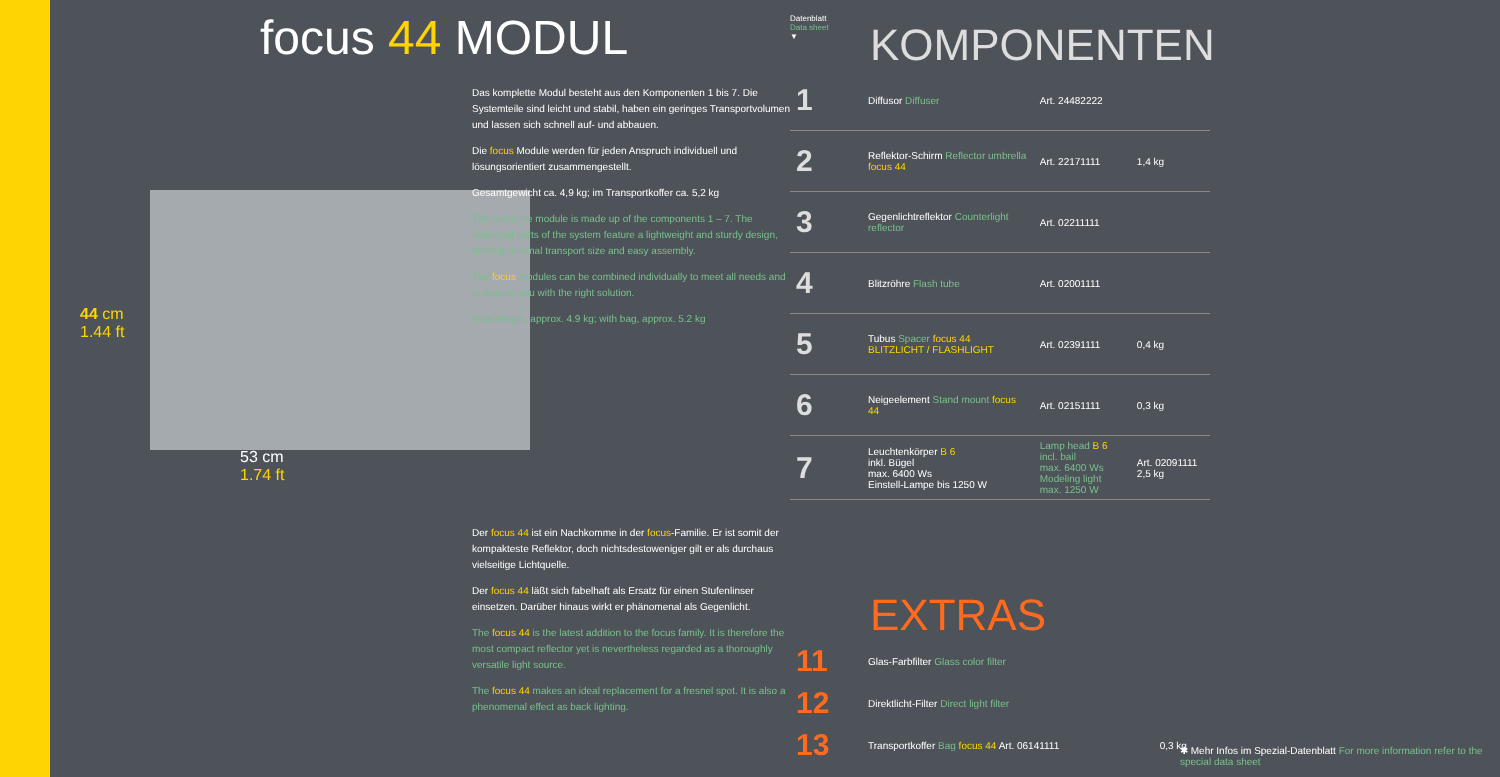focus 44 MODUL
44 cm
1.44 ft
53 cm
1.74 ft
Das komplette Modul besteht aus den Komponenten 1 bis 7. Die Systemteile sind leicht und stabil, haben ein geringes Transportvolumen und lassen sich schnell auf- und abbauen.
Die focus Module werden für jeden Anspruch individuell und lösungsorientiert zusammengestellt.
Gesamtgewicht ca. 4,9 kg; im Transportkoffer ca. 5,2 kg
The complete module is made up of the components 1 – 7. The individual parts of the system feature a lightweight and sturdy design, offering minimal transport size and easy assembly.
The focus modules can be combined individually to meet all needs and to provide you with the right solution.
Total weight, approx. 4.9 kg; with bag, approx. 5.2 kg
Der focus 44 ist ein Nachkomme in der focus-Familie. Er ist somit der kompakteste Reflektor, doch nichtsdestoweniger gilt er als durchaus vielseitige Lichtquelle.
Der focus 44 läßt sich fabelhaft als Ersatz für einen Stufenlinser einsetzen. Darüber hinaus wirkt er phänomenal als Gegenlicht.
The focus 44 is the latest addition to the focus family. It is therefore the most compact reflector yet is nevertheless regarded as a thoroughly versatile light source.
The focus 44 makes an ideal replacement for a fresnel spot. It is also a phenomenal effect as back lighting.
Datenblatt
Data sheet
▼
KOMPONENTEN
| 1 | Diffusor Diffuser | Art. 24482222 | |
| 2 | Reflektor-Schirm Reflector umbrella focus 44 | Art. 22171111 | 1,4 kg |
| 3 | Gegenlichtreflektor Counterlight reflector | Art. 02211111 | |
| 4 | Blitzröhre Flash tube | Art. 02001111 | |
| 5 | Tubus Spacer focus 44 BLITZLICHT / FLASHLIGHT | Art. 02391111 | 0,4 kg |
| 6 | Neigeelement Stand mount focus 44 | Art. 02151111 | 0,3 kg |
| 7 | Leuchtenkörper B 6 inkl. Bügel max. 6400 Ws Einstell-Lampe bis 1250 W | Lamp head B 6 incl. bail max. 6400 Ws Modeling light max. 1250 W | Art. 02091111 2,5 kg |
EXTRAS
| 11 | Glas-Farbfilter Glass color filter | |
| 12 | Direktlicht-Filter Direct light filter | |
| 13 | Transportkoffer Bag focus 44 Art. 06141111 | 0,3 kg |
✱ Mehr Infos im Spezial-Datenblatt For more information refer to the special data sheet